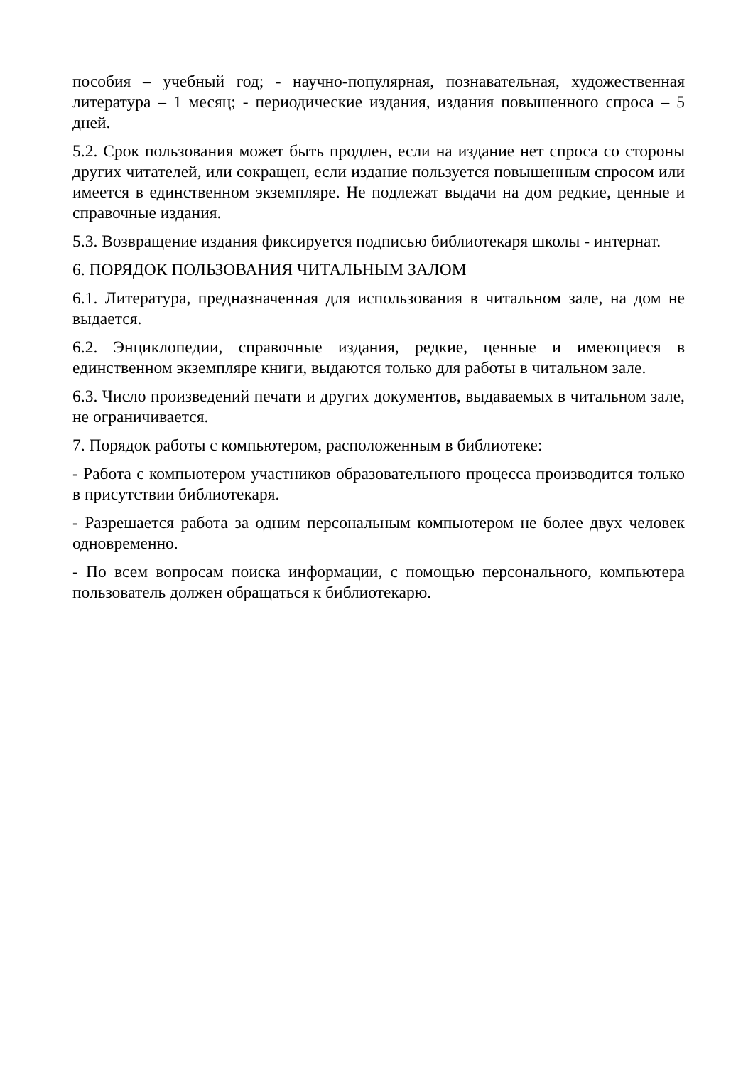пособия – учебный год; - научно-популярная, познавательная, художественная литература – 1 месяц; - периодические издания, издания повышенного спроса – 5 дней.
5.2. Срок пользования может быть продлен, если на издание нет спроса со стороны других читателей, или сокращен, если издание пользуется повышенным спросом или имеется в единственном экземпляре. Не подлежат выдачи на дом редкие, ценные и справочные издания.
5.3. Возвращение издания фиксируется подписью библиотекаря школы - интернат.
6. ПОРЯДОК ПОЛЬЗОВАНИЯ ЧИТАЛЬНЫМ ЗАЛОМ
6.1. Литература, предназначенная для использования в читальном зале, на дом не выдается.
6.2. Энциклопедии, справочные издания, редкие, ценные и имеющиеся в единственном экземпляре книги, выдаются только для работы в читальном зале.
6.3. Число произведений печати и других документов, выдаваемых в читальном зале, не ограничивается.
7. Порядок работы с компьютером, расположенным в библиотеке:
- Работа с компьютером участников образовательного процесса производится только в присутствии библиотекаря.
- Разрешается работа за одним персональным компьютером не более двух человек одновременно.
- По всем вопросам поиска информации, с помощью персонального, компьютера пользователь должен обращаться к библиотекарю.